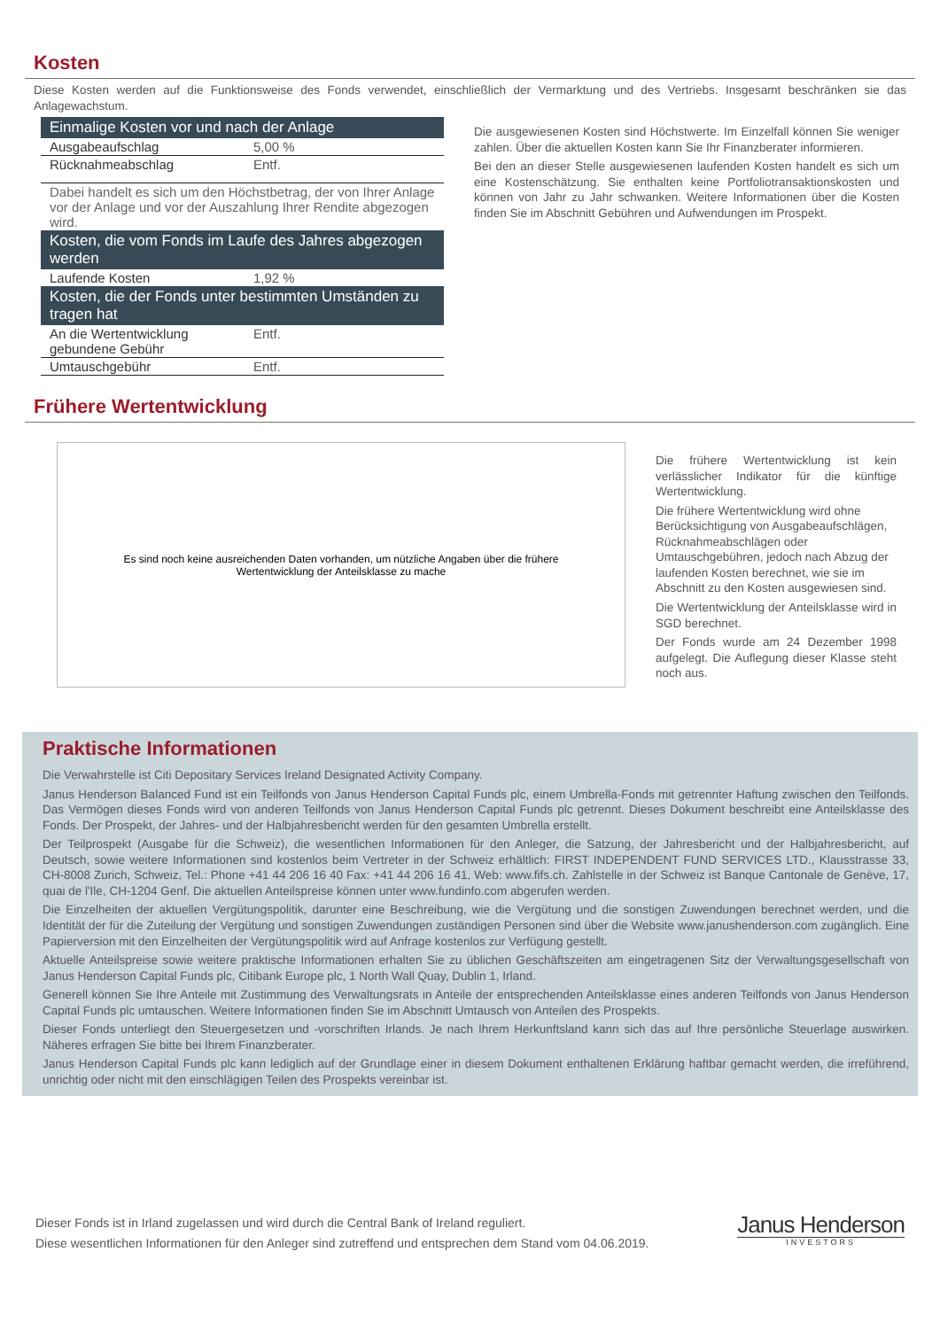Kosten
Diese Kosten werden auf die Funktionsweise des Fonds verwendet, einschließlich der Vermarktung und des Vertriebs. Insgesamt beschränken sie das Anlagewachstum.
| Einmalige Kosten vor und nach der Anlage | |
| --- | --- |
| Ausgabeaufschlag | 5,00 % |
| Rücknahmeabschlag | Entf. |
| Dabei handelt es sich um den Höchstbetrag, der von Ihrer Anlage vor der Anlage und vor der Auszahlung Ihrer Rendite abgezogen wird. | |
| Kosten, die vom Fonds im Laufe des Jahres abgezogen werden | |
| Laufende Kosten | 1,92 % |
| Kosten, die der Fonds unter bestimmten Umständen zu tragen hat | |
| An die Wertentwicklung gebundene Gebühr | Entf. |
| Umtauschgebühr | Entf. |
Die ausgewiesenen Kosten sind Höchstwerte. Im Einzelfall können Sie weniger zahlen. Über die aktuellen Kosten kann Sie Ihr Finanzberater informieren.
Bei den an dieser Stelle ausgewiesenen laufenden Kosten handelt es sich um eine Kostenschätzung. Sie enthalten keine Portfoliotransaktionskosten und können von Jahr zu Jahr schwanken. Weitere Informationen über die Kosten finden Sie im Abschnitt Gebühren und Aufwendungen im Prospekt.
Frühere Wertentwicklung
Es sind noch keine ausreichenden Daten vorhanden, um nützliche Angaben über die frühere
Wertentwicklung der Anteilsklasse zu mache
Die frühere Wertentwicklung ist kein verlässlicher Indikator für die künftige Wertentwicklung.
Die frühere Wertentwicklung wird ohne Berücksichtigung von Ausgabeaufschlägen, Rücknahmeabschlägen oder Umtauschgebühren, jedoch nach Abzug der laufenden Kosten berechnet, wie sie im Abschnitt zu den Kosten ausgewiesen sind.
Die Wertentwicklung der Anteilsklasse wird in SGD berechnet.
Der Fonds wurde am 24 Dezember 1998 aufgelegt. Die Auflegung dieser Klasse steht noch aus.
Praktische Informationen
Die Verwahrstelle ist Citi Depositary Services Ireland Designated Activity Company.
Janus Henderson Balanced Fund ist ein Teilfonds von Janus Henderson Capital Funds plc, einem Umbrella-Fonds mit getrennter Haftung zwischen den Teilfonds. Das Vermögen dieses Fonds wird von anderen Teilfonds von Janus Henderson Capital Funds plc getrennt. Dieses Dokument beschreibt eine Anteilsklasse des Fonds. Der Prospekt, der Jahres- und der Halbjahresbericht werden für den gesamten Umbrella erstellt.
Der Teilprospekt (Ausgabe für die Schweiz), die wesentlichen Informationen für den Anleger, die Satzung, der Jahresbericht und der Halbjahresbericht, auf Deutsch, sowie weitere Informationen sind kostenlos beim Vertreter in der Schweiz erhältlich: FIRST INDEPENDENT FUND SERVICES LTD., Klausstrasse 33, CH-8008 Zurich, Schweiz, Tel.: Phone +41 44 206 16 40 Fax: +41 44 206 16 41, Web: www.fifs.ch. Zahlstelle in der Schweiz ist Banque Cantonale de Genève, 17, quai de l'Ile, CH-1204 Genf. Die aktuellen Anteilspreise können unter www.fundinfo.com abgerufen werden.
Die Einzelheiten der aktuellen Vergütungspolitik, darunter eine Beschreibung, wie die Vergütung und die sonstigen Zuwendungen berechnet werden, und die Identität der für die Zuteilung der Vergütung und sonstigen Zuwendungen zuständigen Personen sind über die Website www.janushenderson.com zugänglich. Eine Papierversion mit den Einzelheiten der Vergütungspolitik wird auf Anfrage kostenlos zur Verfügung gestellt.
Aktuelle Anteilspreise sowie weitere praktische Informationen erhalten Sie zu üblichen Geschäftszeiten am eingetragenen Sitz der Verwaltungsgesellschaft von Janus Henderson Capital Funds plc, Citibank Europe plc, 1 North Wall Quay, Dublin 1, Irland.
Generell können Sie Ihre Anteile mit Zustimmung des Verwaltungsrats in Anteile der entsprechenden Anteilsklasse eines anderen Teilfonds von Janus Henderson Capital Funds plc umtauschen. Weitere Informationen finden Sie im Abschnitt Umtausch von Anteilen des Prospekts.
Dieser Fonds unterliegt den Steuergesetzen und -vorschriften Irlands. Je nach Ihrem Herkunftsland kann sich das auf Ihre persönliche Steuerlage auswirken. Näheres erfragen Sie bitte bei Ihrem Finanzberater.
Janus Henderson Capital Funds plc kann lediglich auf der Grundlage einer in diesem Dokument enthaltenen Erklärung haftbar gemacht werden, die irreführend, unrichtig oder nicht mit den einschlägigen Teilen des Prospekts vereinbar ist.
Dieser Fonds ist in Irland zugelassen und wird durch die Central Bank of Ireland reguliert.
Diese wesentlichen Informationen für den Anleger sind zutreffend und entsprechen dem Stand vom 04.06.2019.
Janus Henderson
INVESTORS